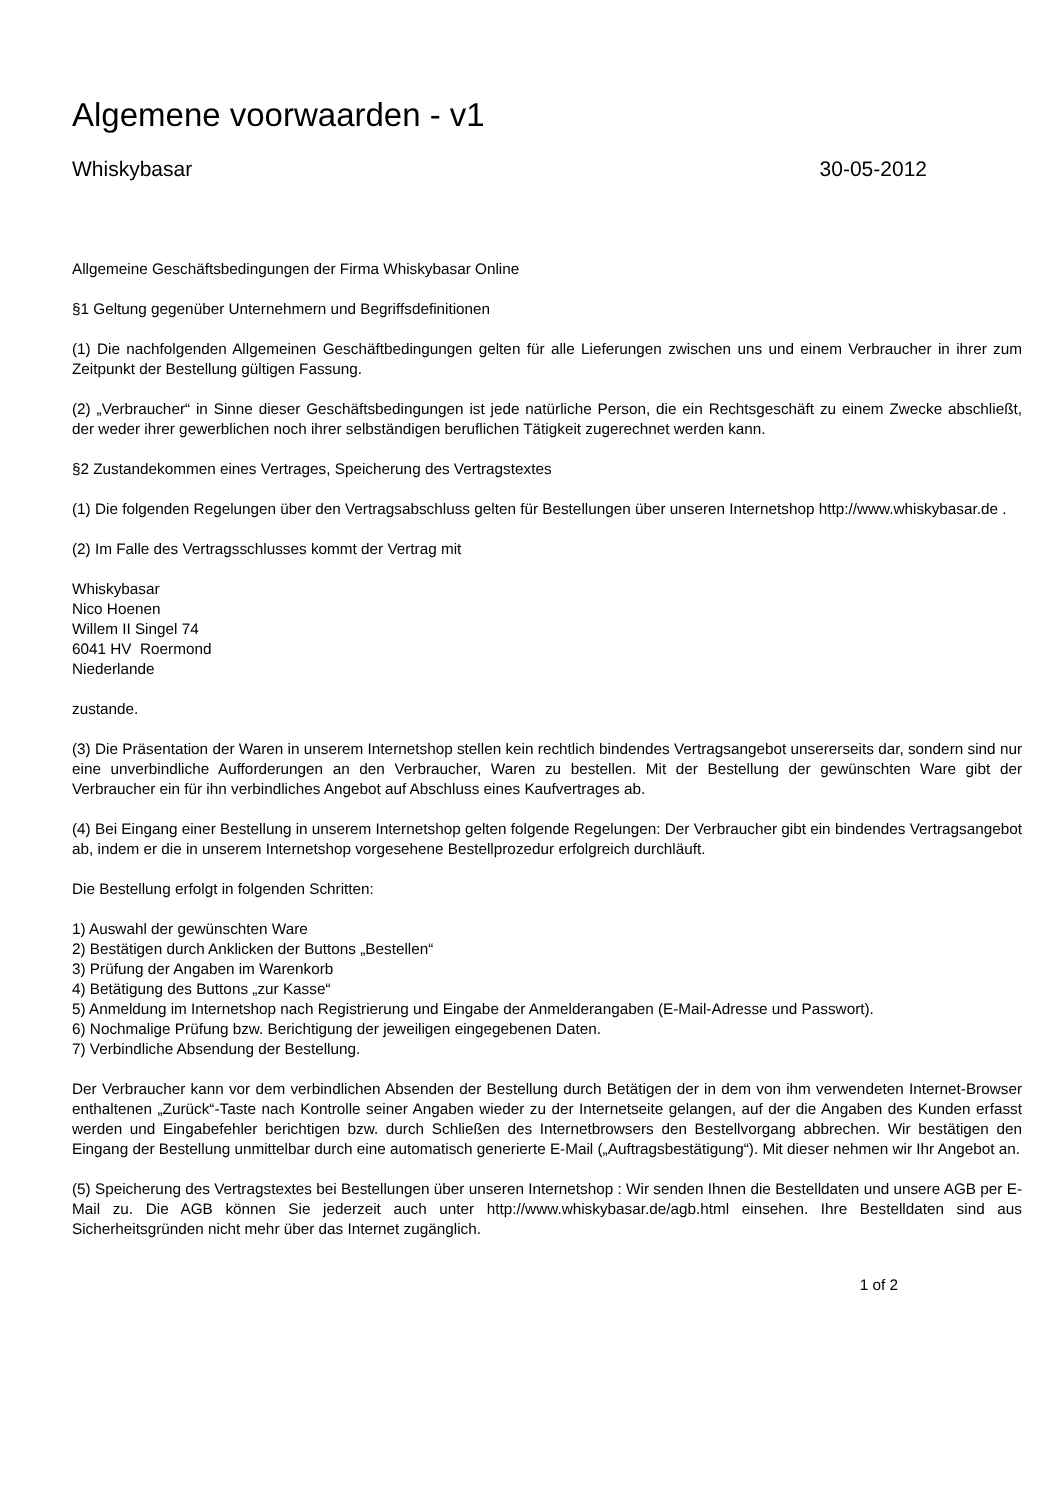Algemene voorwaarden - v1
Whiskybasar 30-05-2012
Allgemeine Geschäftsbedingungen der Firma Whiskybasar Online
§1 Geltung gegenüber Unternehmern und Begriffsdefinitionen
(1) Die nachfolgenden Allgemeinen Geschäftbedingungen gelten für alle Lieferungen zwischen uns und einem Verbraucher in ihrer zum Zeitpunkt der Bestellung gültigen Fassung.
(2) „Verbraucher“ in Sinne dieser Geschäftsbedingungen ist jede natürliche Person, die ein Rechtsgeschäft zu einem Zwecke abschließt, der weder ihrer gewerblichen noch ihrer selbständigen beruflichen Tätigkeit zugerechnet werden kann.
§2 Zustandekommen eines Vertrages, Speicherung des Vertragstextes
(1) Die folgenden Regelungen über den Vertragsabschluss gelten für Bestellungen über unseren Internetshop http://www.whiskybasar.de .
(2) Im Falle des Vertragsschlusses kommt der Vertrag mit
Whiskybasar
Nico Hoenen
Willem II Singel 74
6041 HV Roermond
Niederlande
zustande.
(3) Die Präsentation der Waren in unserem Internetshop stellen kein rechtlich bindendes Vertragsangebot unsererseits dar, sondern sind nur eine unverbindliche Aufforderungen an den Verbraucher, Waren zu bestellen. Mit der Bestellung der gewünschten Ware gibt der Verbraucher ein für ihn verbindliches Angebot auf Abschluss eines Kaufvertrages ab.
(4) Bei Eingang einer Bestellung in unserem Internetshop gelten folgende Regelungen: Der Verbraucher gibt ein bindendes Vertragsangebot ab, indem er die in unserem Internetshop vorgesehene Bestellprozedur erfolgreich durchläuft.
Die Bestellung erfolgt in folgenden Schritten:
1) Auswahl der gewünschten Ware
2) Bestätigen durch Anklicken der Buttons „Bestellen“
3) Prüfung der Angaben im Warenkorb
4) Betätigung des Buttons „zur Kasse“
5) Anmeldung im Internetshop nach Registrierung und Eingabe der Anmelderangaben (E-Mail-Adresse und Passwort).
6) Nochmalige Prüfung bzw. Berichtigung der jeweiligen eingegebenen Daten.
7) Verbindliche Absendung der Bestellung.
Der Verbraucher kann vor dem verbindlichen Absenden der Bestellung durch Betätigen der in dem von ihm verwendeten Internet-Browser enthaltenen „Zurück“-Taste nach Kontrolle seiner Angaben wieder zu der Internetseite gelangen, auf der die Angaben des Kunden erfasst werden und Eingabefehler berichtigen bzw. durch Schließen des Internetbrowsers den Bestellvorgang abbrechen. Wir bestätigen den Eingang der Bestellung unmittelbar durch eine automatisch generierte E-Mail („Auftragsbestätigung“). Mit dieser nehmen wir Ihr Angebot an.
(5) Speicherung des Vertragstextes bei Bestellungen über unseren Internetshop : Wir senden Ihnen die Bestelldaten und unsere AGB per E-Mail zu. Die AGB können Sie jederzeit auch unter http://www.whiskybasar.de/agb.html einsehen. Ihre Bestelldaten sind aus Sicherheitsgründen nicht mehr über das Internet zugänglich.
1 of 2